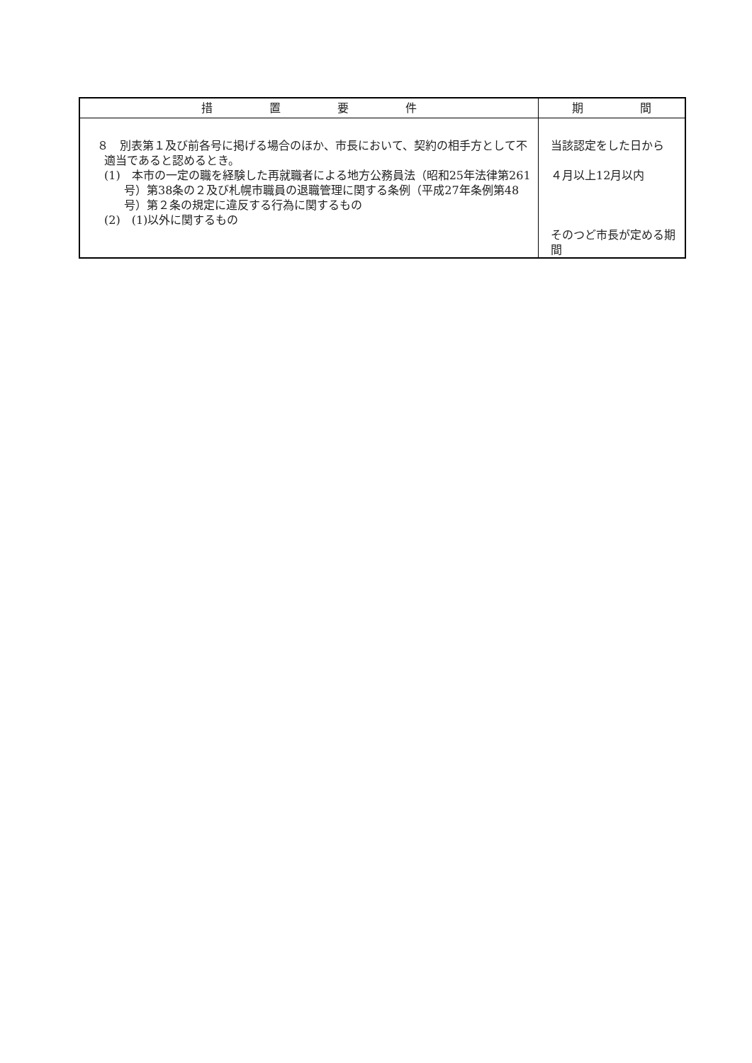| 措 置 要 件 | 期 間 |
| --- | --- |
| ８ 別表第１及び前各号に掲げる場合のほか、市長において、契約の相手方として不適当であると認めるとき。 (1) 本市の一定の職を経験した再就職者による地方公務員法（昭和25年法律第261号）第38条の２及び札幌市職員の退職管理に関する条例（平成27年条例第48号）第２条の規定に違反する行為に関するもの (2) (1)以外に関するもの | 当該認定をした日から ４月以上12月以内 そのつど市長が定める期間 |